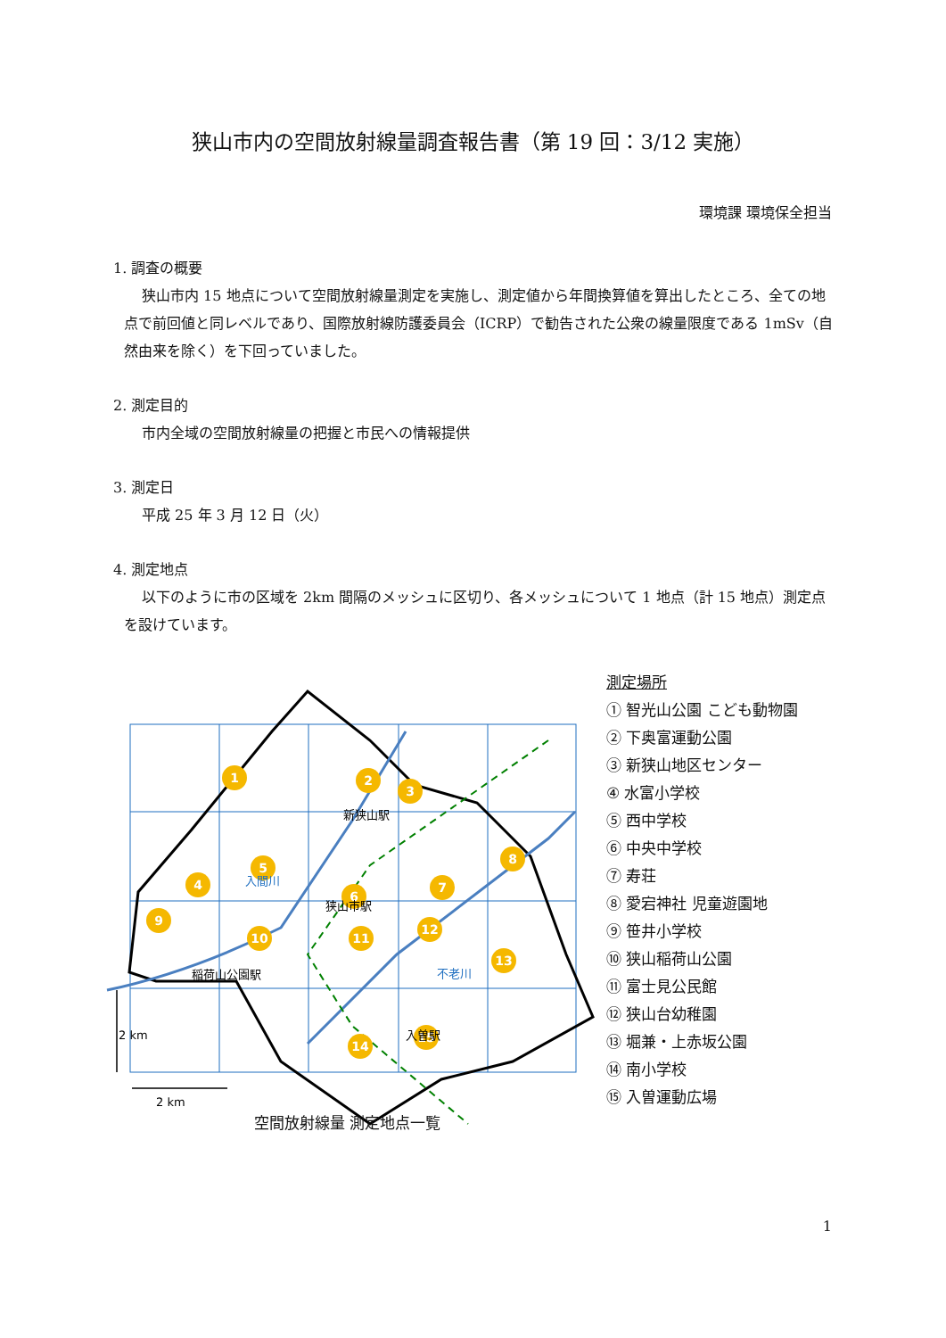狭山市内の空間放射線量調査報告書（第 19 回：3/12 実施）
環境課 環境保全担当
1. 調査の概要
狭山市内 15 地点について空間放射線量測定を実施し、測定値から年間換算値を算出したところ、全ての地点で前回値と同レベルであり、国際放射線防護委員会（ICRP）で勧告された公衆の線量限度である 1mSv（自然由来を除く）を下回っていました。
2. 測定目的
市内全域の空間放射線量の把握と市民への情報提供
3. 測定日
平成 25 年 3 月 12 日（火）
4. 測定地点
以下のように市の区域を 2km 間隔のメッシュに区切り、各メッシュについて 1 地点（計 15 地点）測定点を設けています。
1
2
3
4
5
6
7
8
9
10
11
12
13
14
15
新狭山駅
狭山市駅
稲荷山公園駅
入曽駅
入間川
不老川
2 km
2 km
空間放射線量 測定地点一覧
測定場所
① 智光山公園 こども動物園
② 下奥富運動公園
③ 新狭山地区センター
④ 水富小学校
⑤ 西中学校
⑥ 中央中学校
⑦ 寿荘
⑧ 愛宕神社 児童遊園地
⑨ 笹井小学校
⑩ 狭山稲荷山公園
⑪ 富士見公民館
⑫ 狭山台幼稚園
⑬ 堀兼・上赤坂公園
⑭ 南小学校
⑮ 入曽運動広場
1